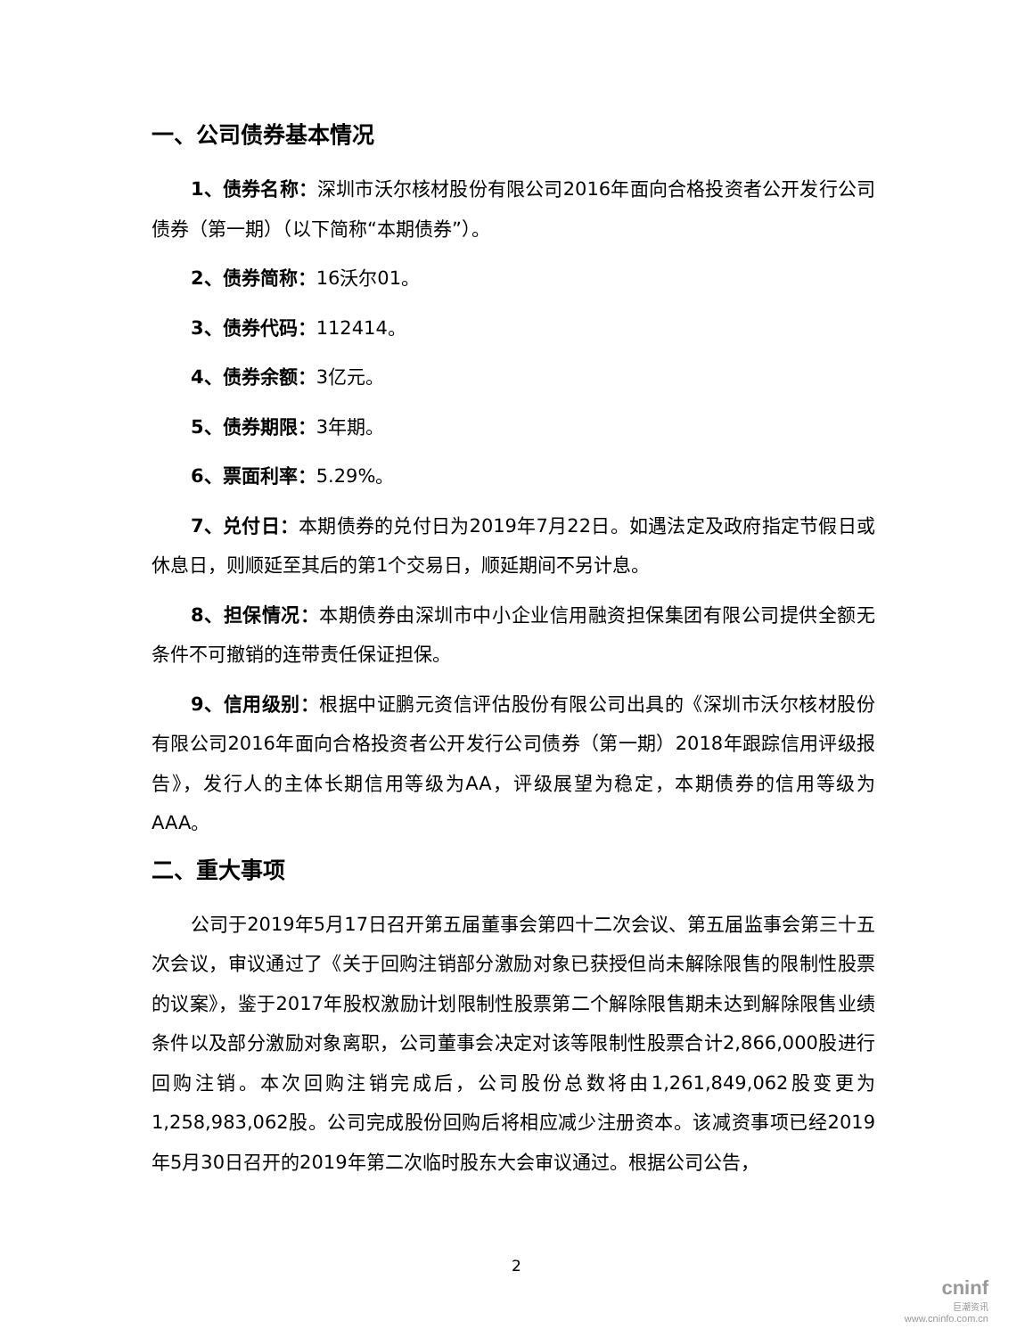一、公司债券基本情况
1、债券名称：深圳市沃尔核材股份有限公司2016年面向合格投资者公开发行公司债券（第一期）（以下简称“本期债券”）。
2、债券简称：16沃尔01。
3、债券代码：112414。
4、债券余额：3亿元。
5、债券期限：3年期。
6、票面利率：5.29%。
7、兑付日：本期债券的兑付日为2019年7月22日。如遇法定及政府指定节假日或休息日，则顺延至其后的第1个交易日，顺延期间不另计息。
8、担保情况：本期债券由深圳市中小企业信用融资担保集团有限公司提供全额无条件不可撤销的连带责任保证担保。
9、信用级别：根据中证鹏元资信评估股份有限公司出具的《深圳市沃尔核材股份有限公司2016年面向合格投资者公开发行公司债券（第一期）2018年跟踪信用评级报告》，发行人的主体长期信用等级为AA，评级展望为稳定，本期债券的信用等级为AAA。
二、重大事项
公司于2019年5月17日召开第五届董事会第四十二次会议、第五届监事会第三十五次会议，审议通过了《关于回购注销部分激励对象已获授但尚未解除限售的限制性股票的议案》，鉴于2017年股权激励计划限制性股票第二个解除限售期未达到解除限售业绩条件以及部分激励对象离职，公司董事会决定对该等限制性股票合计2,866,000股进行回购注销。本次回购注销完成后，公司股份总数将由1,261,849,062股变更为1,258,983,062股。公司完成股份回购后将相应减少注册资本。该减资事项已经2019年5月30日召开的2019年第二次临时股东大会审议通过。根据公司公告，
2
cninf
巨潮资讯
www.cninfo.com.cn